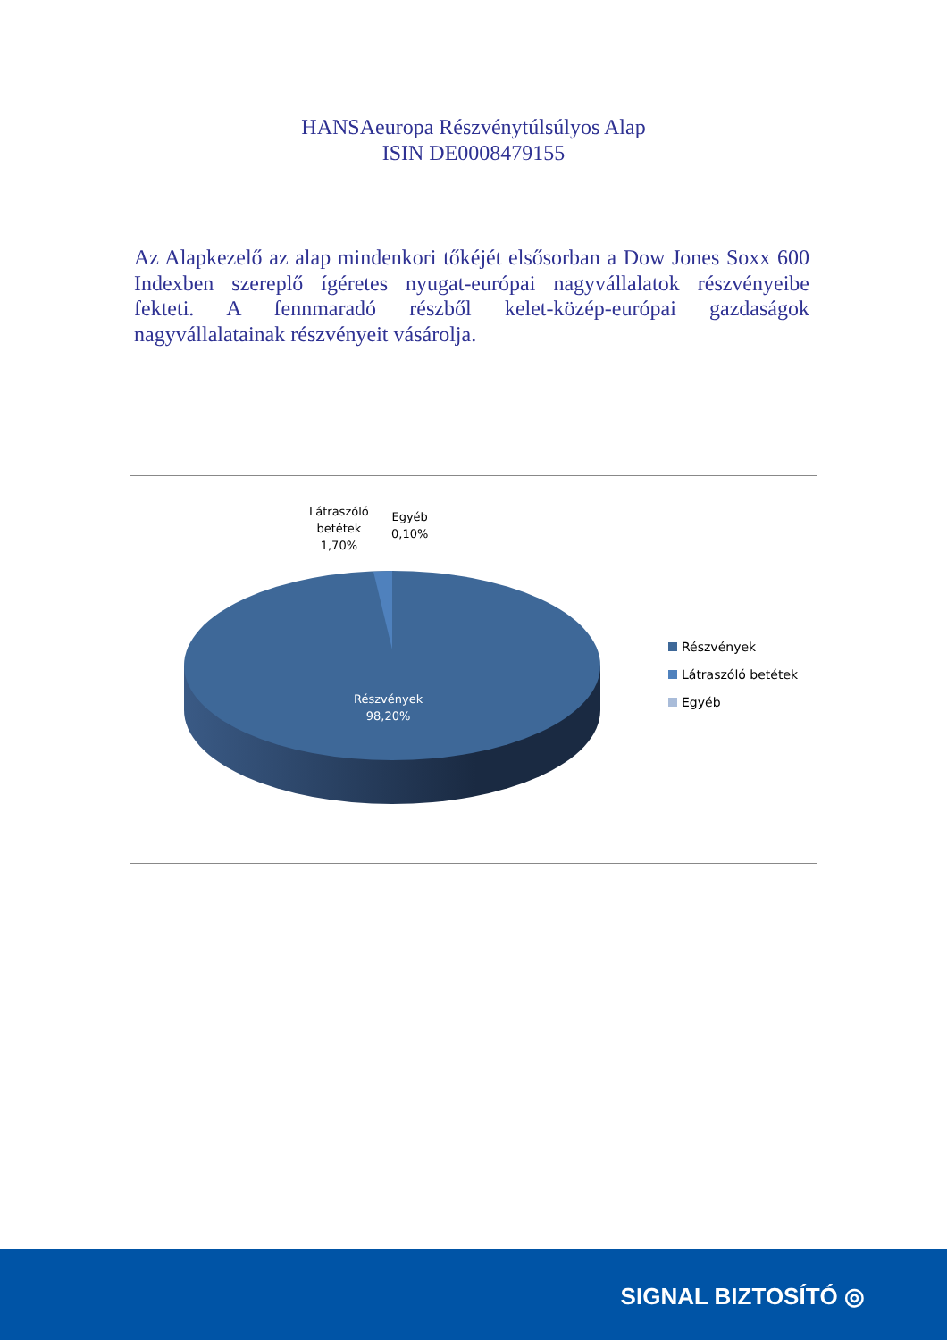HANSAeuropa Részvénytúlsúlyos Alap
ISIN DE0008479155
Az Alapkezelő az alap mindenkori tőkéjét elsősorban a Dow Jones Soxx 600 Indexben szereplő ígéretes nyugat-európai nagyvállalatok részvényeibe fekteti. A fennmaradó részből kelet-közép-európai gazdaságok nagyvállalatainak részvényeit vásárolja.
Látraszóló
betétek
1,70%
Egyéb
0,10%
Részvények
98,20%
Részvények
Látraszóló betétek
Egyéb
SIGNAL BIZTOSÍTÓ ◎